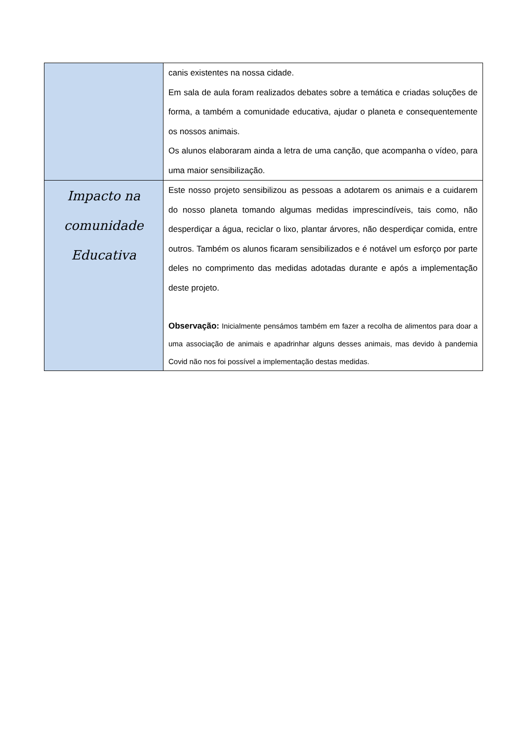| | canis existentes na nossa cidade. Em sala de aula foram realizados debates sobre a temática e criadas soluções de forma, a também a comunidade educativa, ajudar o planeta e consequentemente os nossos animais. Os alunos elaboraram ainda a letra de uma canção, que acompanha o vídeo, para uma maior sensibilização. |
| Impacto na comunidade Educativa | Este nosso projeto sensibilizou as pessoas a adotarem os animais e a cuidarem do nosso planeta tomando algumas medidas imprescindíveis, tais como, não desperdiçar a água, reciclar o lixo, plantar árvores, não desperdiçar comida, entre outros. Também os alunos ficaram sensibilizados e é notável um esforço por parte deles no comprimento das medidas adotadas durante e após a implementação deste projeto. Observação: Inicialmente pensámos também em fazer a recolha de alimentos para doar a uma associação de animais e apadrinhar alguns desses animais, mas devido à pandemia Covid não nos foi possível a implementação destas medidas. |